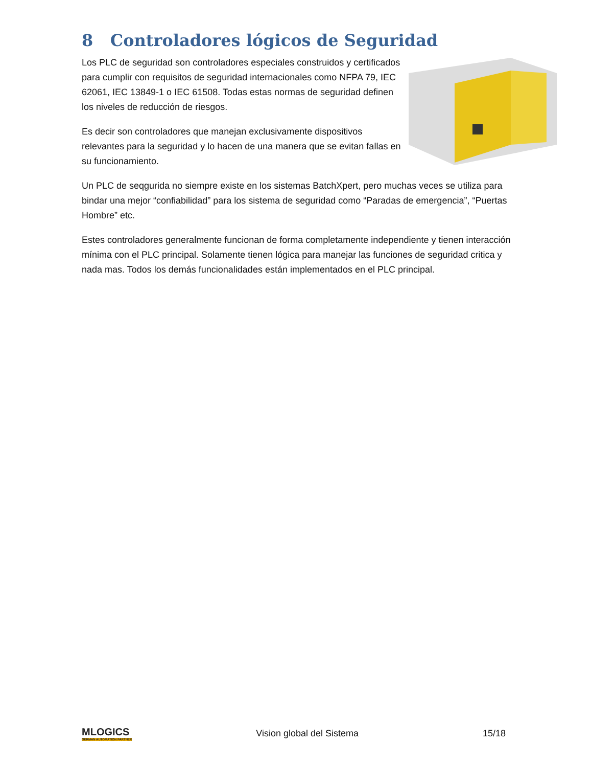8 Controladores lógicos de Seguridad
Los PLC de seguridad son controladores especiales construidos y certificados para cumplir con requisitos de seguridad internacionales como NFPA 79, IEC 62061, IEC 13849-1 o IEC 61508. Todas estas normas de seguridad definen los niveles de reducción de riesgos.
Es decir son controladores que manejan exclusivamente dispositivos relevantes para la seguridad y lo hacen de una manera que se evitan fallas en su funcionamiento.
Un PLC de seqgurida no siempre existe en los sistemas BatchXpert, pero muchas veces se utiliza para bindar una mejor “confiabilidad” para los sistema de seguridad como “Paradas de emergencia”, “Puertas Hombre” etc.
Estes controladores generalmente funcionan de forma completamente independiente y tienen interacción mínima con el PLC principal. Solamente tienen lógica para manejar las funciones de seguridad critica y nada mas. Todos los demás funcionalidades están implementados en el PLC principal.
MLOGICS
GERMAN AUTOMATION PARTNER
Vision global del Sistema 15/18